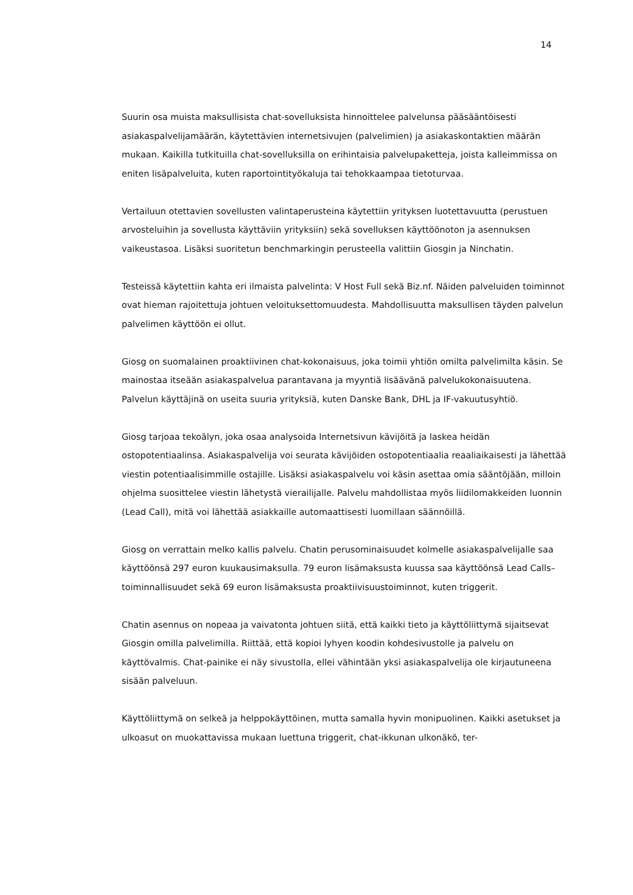14
Suurin osa muista maksullisista chat-sovelluksista hinnoittelee palvelunsa pääsääntöisesti asiakaspalvelijamäärän, käytettävien internetsivujen (palvelimien) ja asiakaskontaktien määrän mukaan. Kaikilla tutkituilla chat-sovelluksilla on erihintaisia palvelupaketteja, joista kalleimmissa on eniten lisäpalveluita, kuten raportointityökaluja tai tehokkaampaa tietoturvaa.
Vertailuun otettavien sovellusten valintaperusteina käytettiin yrityksen luotettavuutta (perustuen arvosteluihin ja sovellusta käyttäviin yrityksiin) sekä sovelluksen käyttöönoton ja asennuksen vaikeustasoa. Lisäksi suoritetun benchmarkingin perusteella valittiin Giosgin ja Ninchatin.
Testeissä käytettiin kahta eri ilmaista palvelinta: V Host Full sekä Biz.nf. Näiden palveluiden toiminnot ovat hieman rajoitettuja johtuen veloituksettomuudesta. Mahdollisuutta maksullisen täyden palvelun palvelimen käyttöön ei ollut.
Giosg on suomalainen proaktiivinen chat-kokonaisuus, joka toimii yhtiön omilta palvelimilta käsin. Se mainostaa itseään asiakaspalvelua parantavana ja myyntiä lisäävänä palvelukokonaisuutena. Palvelun käyttäjinä on useita suuria yrityksiä, kuten Danske Bank, DHL ja IF-vakuutusyhtiö.
Giosg tarjoaa tekoälyn, joka osaa analysoida Internetsivun kävijöitä ja laskea heidän ostopotentiaalinsa. Asiakaspalvelija voi seurata kävijöiden ostopotentiaalia reaaliaikaisesti ja lähettää viestin potentiaalisimmille ostajille. Lisäksi asiakaspalvelu voi käsin asettaa omia sääntöjään, milloin ohjelma suosittelee viestin lähetystä vierailijalle. Palvelu mahdollistaa myös liidilomakkeiden luonnin (Lead Call), mitä voi lähettää asiakkaille automaattisesti luomillaan säännöillä.
Giosg on verrattain melko kallis palvelu. Chatin perusominaisuudet kolmelle asiakaspalvelijalle saa käyttöönsä 297 euron kuukausimaksulla. 79 euron lisämaksusta kuussa saa käyttöönsä Lead Calls–toiminnallisuudet sekä 69 euron lisämaksusta proaktiivisuustoiminnot, kuten triggerit.
Chatin asennus on nopeaa ja vaivatonta johtuen siitä, että kaikki tieto ja käyttöliittymä sijaitsevat Giosgin omilla palvelimilla. Riittää, että kopioi lyhyen koodin kohdesivustolle ja palvelu on käyttövalmis. Chat-painike ei näy sivustolla, ellei vähintään yksi asiakaspalvelija ole kirjautuneena sisään palveluun.
Käyttöliittymä on selkeä ja helppokäyttöinen, mutta samalla hyvin monipuolinen. Kaikki asetukset ja ulkoasut on muokattavissa mukaan luettuna triggerit, chat-ikkunan ulkonäkö, ter-